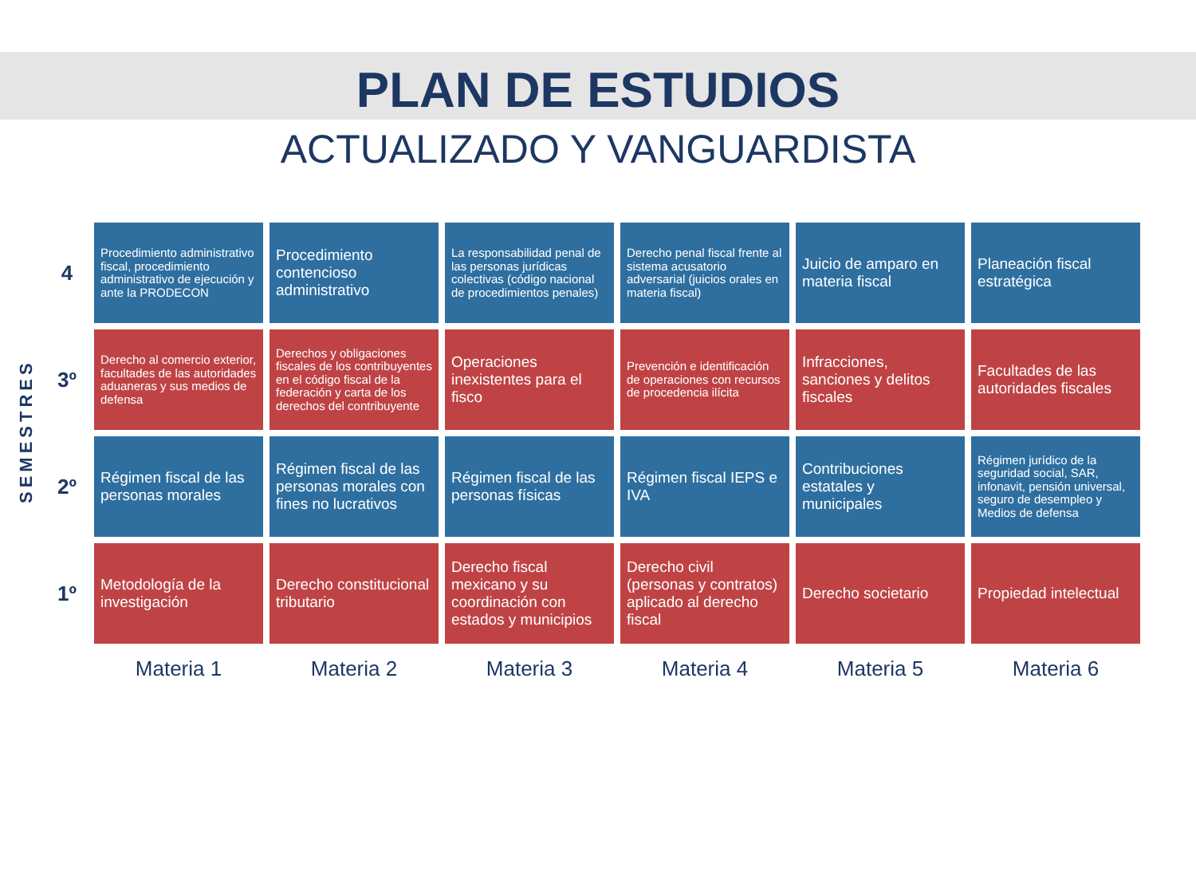PLAN DE ESTUDIOS
ACTUALIZADO Y VANGUARDISTA
SEMESTRES
| 4 | Procedimiento administrativo fiscal, procedimiento administrativo de ejecución y ante la PRODECON | Procedimiento contencioso administrativo | La responsabilidad penal de las personas jurídicas colectivas (código nacional de procedimientos penales) | Derecho penal fiscal frente al sistema acusatorio adversarial (juicios orales en materia fiscal) | Juicio de amparo en materia fiscal | Planeación fiscal estratégica |
| 3º | Derecho al comercio exterior, facultades de las autoridades aduaneras y sus medios de defensa | Derechos y obligaciones fiscales de los contribuyentes en el código fiscal de la federación y carta de los derechos del contribuyente | Operaciones inexistentes para el fisco | Prevención e identificación de operaciones con recursos de procedencia ilícita | Infracciones, sanciones y delitos fiscales | Facultades de las autoridades fiscales |
| 2º | Régimen fiscal de las personas morales | Régimen fiscal de las personas morales con fines no lucrativos | Régimen fiscal de las personas físicas | Régimen fiscal IEPS e IVA | Contribuciones estatales y municipales | Régimen jurídico de la seguridad social, SAR, infonavit, pensión universal, seguro de desempleo y Medios de defensa |
| 1º | Metodología de la investigación | Derecho constitucional tributario | Derecho fiscal mexicano y su coordinación con estados y municipios | Derecho civil (personas y contratos) aplicado al derecho fiscal | Derecho societario | Propiedad intelectual |
| | Materia 1 | Materia 2 | Materia 3 | Materia 4 | Materia 5 | Materia 6 |